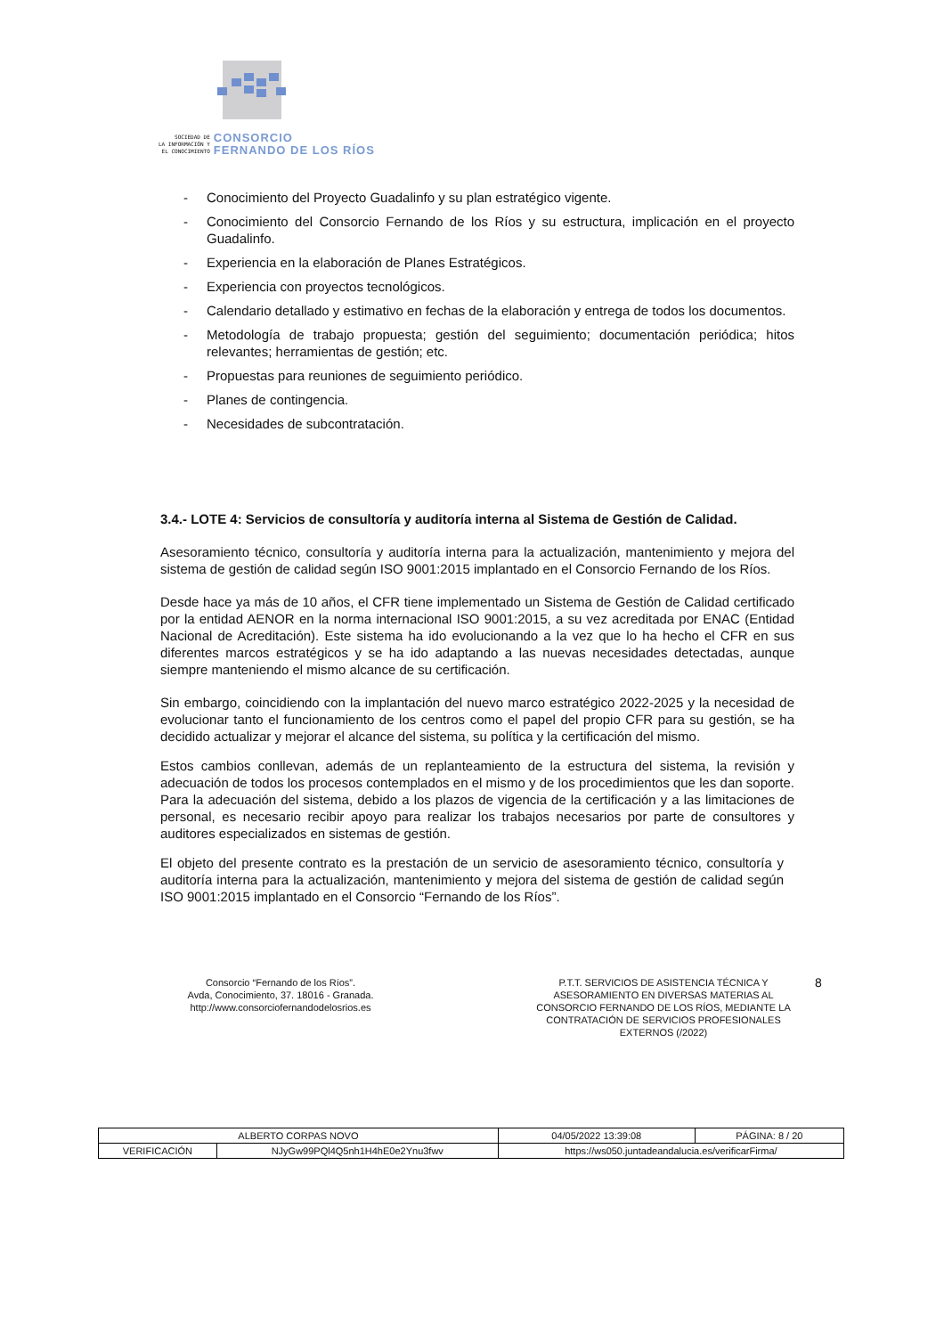SOCIEDAD DE
LA INFORMACIÓN Y
EL CONOCIMIENTO
CONSORCIO
FERNANDO DE LOS RÍOS
- Conocimiento del Proyecto Guadalinfo y su plan estratégico vigente.
- Conocimiento del Consorcio Fernando de los Ríos y su estructura, implicación en el proyecto Guadalinfo.
- Experiencia en la elaboración de Planes Estratégicos.
- Experiencia con proyectos tecnológicos.
- Calendario detallado y estimativo en fechas de la elaboración y entrega de todos los documentos.
- Metodología de trabajo propuesta; gestión del seguimiento; documentación periódica; hitos relevantes; herramientas de gestión; etc.
- Propuestas para reuniones de seguimiento periódico.
- Planes de contingencia.
- Necesidades de subcontratación.
3.4.- LOTE 4: Servicios de consultoría y auditoría interna al Sistema de Gestión de Calidad.
Asesoramiento técnico, consultoría y auditoría interna para la actualización, mantenimiento y mejora del sistema de gestión de calidad según ISO 9001:2015 implantado en el Consorcio Fernando de los Ríos.
Desde hace ya más de 10 años, el CFR tiene implementado un Sistema de Gestión de Calidad certificado por la entidad AENOR en la norma internacional ISO 9001:2015, a su vez acreditada por ENAC (Entidad Nacional de Acreditación). Este sistema ha ido evolucionando a la vez que lo ha hecho el CFR en sus diferentes marcos estratégicos y se ha ido adaptando a las nuevas necesidades detectadas, aunque siempre manteniendo el mismo alcance de su certificación.
Sin embargo, coincidiendo con la implantación del nuevo marco estratégico 2022-2025 y la necesidad de evolucionar tanto el funcionamiento de los centros como el papel del propio CFR para su gestión, se ha decidido actualizar y mejorar el alcance del sistema, su política y la certificación del mismo.
Estos cambios conllevan, además de un replanteamiento de la estructura del sistema, la revisión y adecuación de todos los procesos contemplados en el mismo y de los procedimientos que les dan soporte. Para la adecuación del sistema, debido a los plazos de vigencia de la certificación y a las limitaciones de personal, es necesario recibir apoyo para realizar los trabajos necesarios por parte de consultores y auditores especializados en sistemas de gestión.
El objeto del presente contrato es la prestación de un servicio de asesoramiento técnico, consultoría y auditoría interna para la actualización, mantenimiento y mejora del sistema de gestión de calidad según ISO 9001:2015 implantado en el Consorcio “Fernando de los Ríos”.
Consorcio “Fernando de los Ríos”.
Avda, Conocimiento, 37. 18016 - Granada.
http://www.consorciofernandodelosrios.es
P.T.T. SERVICIOS DE ASISTENCIA TÉCNICA Y ASESORAMIENTO EN DIVERSAS MATERIAS AL CONSORCIO FERNANDO DE LOS RÍOS, MEDIANTE LA CONTRATACIÓN DE SERVICIOS PROFESIONALES EXTERNOS (/2022)
8
| ALBERTO CORPAS NOVO | | | 04/05/2022 13:39:08 | PÁGINA: 8 / 20 |
| VERIFICACIÓN | NJyGw99PQl4Q5nh1H4hE0e2Ynu3fwv | https://ws050.juntadeandalucia.es/verificarFirma/ | | |